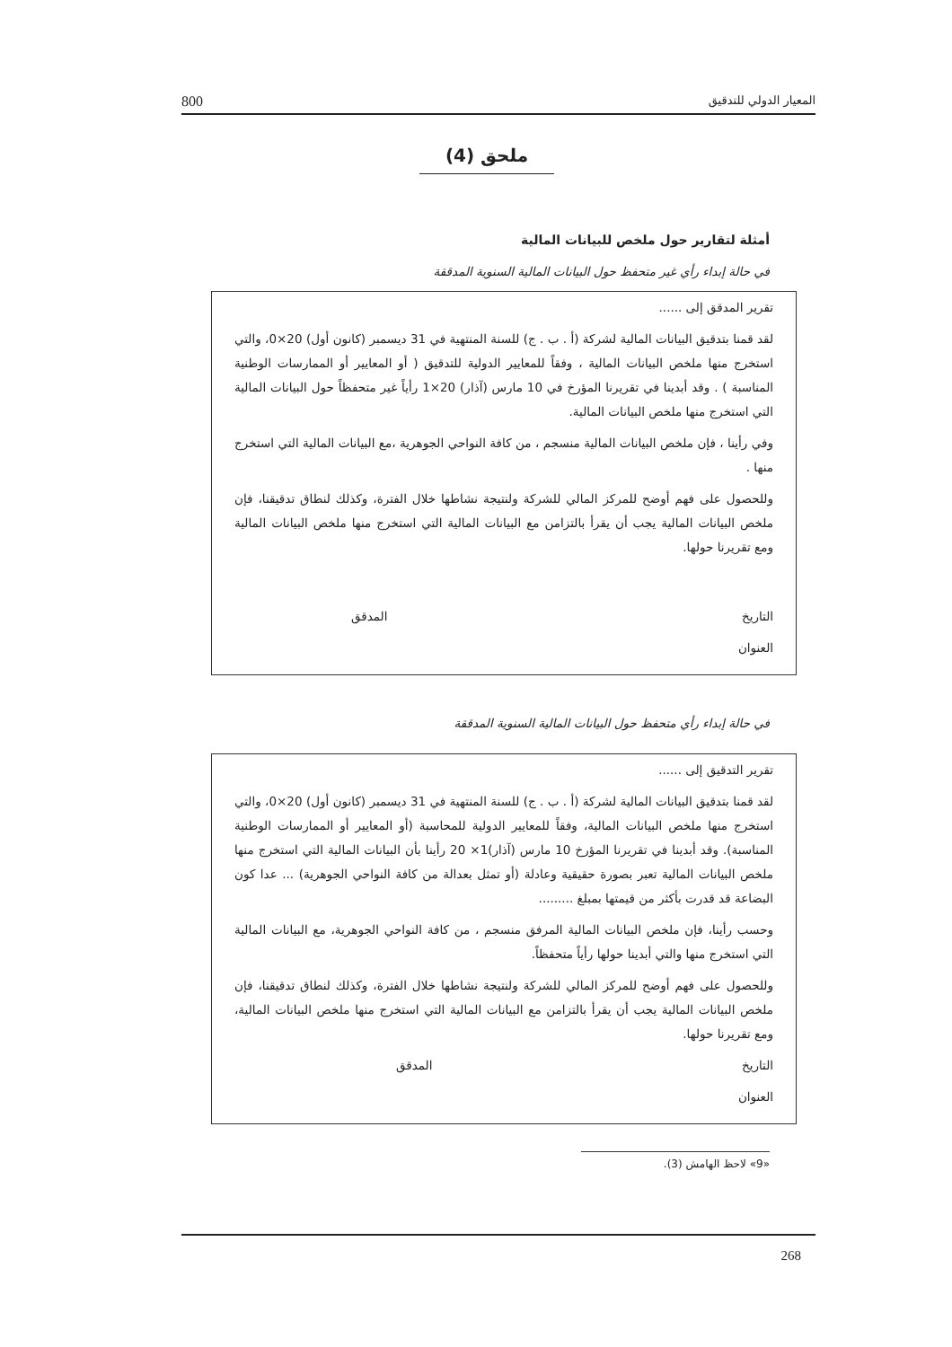800 المعيار الدولي للتدقيق
ملحق (4)
أمثلة لتقارير حول ملخص للبيانات المالية
في حالة إبداء رأي غير متحفظ حول البيانات المالية السنوية المدققة
تقرير المدقق إلى ......
لقد قمنا بتدقيق البيانات المالية لشركة (أ . ب . ج) للسنة المنتهية في 31 ديسمبر (كانون أول) 20×0، والتي استخرج منها ملخص البيانات المالية ، وفقاً للمعايير الدولية للتدقيق ( أو المعايير أو الممارسات الوطنية المناسبة ) . وقد أبدينا في تقريرنا المؤرخ في 10 مارس (آذار) 20×1 رأياً غير متحفظاً حول البيانات المالية التي استخرج منها ملخص البيانات المالية.
وفي رأينا ، فإن ملخص البيانات المالية منسجم ، من كافة النواحي الجوهرية ،مع البيانات المالية التي استخرج منها .
وللحصول على فهم أوضح للمركز المالي للشركة ولنتيجة نشاطها خلال الفترة، وكذلك لنطاق تدقيقنا، فإن ملخص البيانات المالية يجب أن يقرأ بالتزامن مع البيانات المالية التي استخرج منها ملخص البيانات المالية ومع تقريرنا حولها.
التاريخ المدقق
العنوان
في حالة إبداء رأي متحفظ حول البيانات المالية السنوية المدققة
تقرير التدقيق إلى ......
لقد قمنا بتدقيق البيانات المالية لشركة (أ . ب . ج) للسنة المنتهية في 31 ديسمبر (كانون أول) 20×0، والتي استخرج منها ملخص البيانات المالية، وفقاً للمعايير الدولية للمحاسبة (أو المعايير أو الممارسات الوطنية المناسبة). وقد أبدينا في تقريرنا المؤرخ 10 مارس (آذار)1× 20 رأينا بأن البيانات المالية التي استخرج منها ملخص البيانات المالية تعبر بصورة حقيقية وعادلة (أو تمثل بعدالة من كافة النواحي الجوهرية) ... عدا كون البضاعة قد قدرت بأكثر من قيمتها بمبلغ .........
وحسب رأينا، فإن ملخص البيانات المالية المرفق منسجم ، من كافة النواحي الجوهرية، مع البيانات المالية التي استخرج منها والتي أبدينا حولها رأياً متحفظاً.
وللحصول على فهم أوضح للمركز المالي للشركة ولنتيجة نشاطها خلال الفترة، وكذلك لنطاق تدقيقنا، فإن ملخص البيانات المالية يجب أن يقرأ بالتزامن مع البيانات المالية التي استخرج منها ملخص البيانات المالية، ومع تقريرنا حولها.
التاريخ المدقق
العنوان
«9» لاحظ الهامش (3).
268